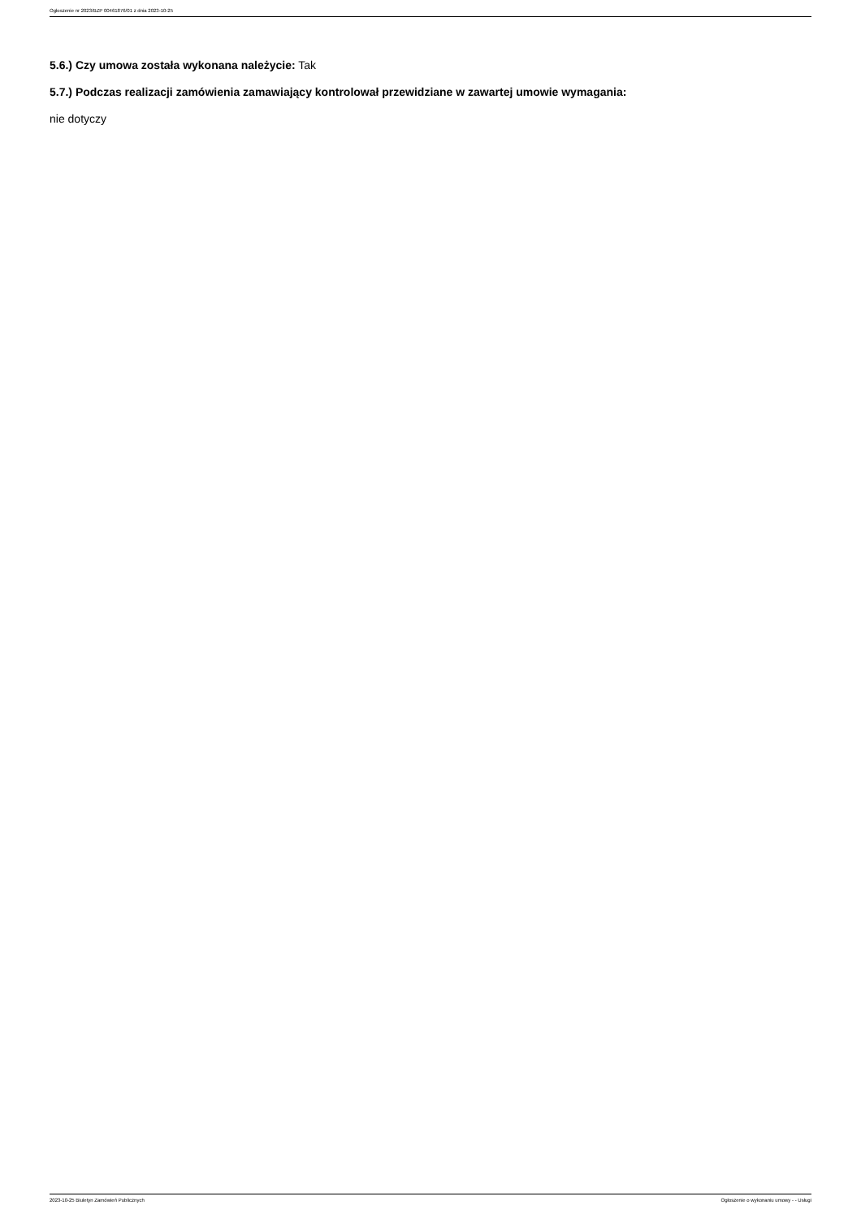Ogłoszenie nr 2023/BZP 00461876/01 z dnia 2023-10-25
5.6.) Czy umowa została wykonana należycie: Tak
5.7.) Podczas realizacji zamówienia zamawiający kontrolował przewidziane w zawartej umowie wymagania:
nie dotyczy
2023-10-25 Biuletyn Zamówień Publicznych Ogłoszenie o wykonaniu umowy - - Usługi